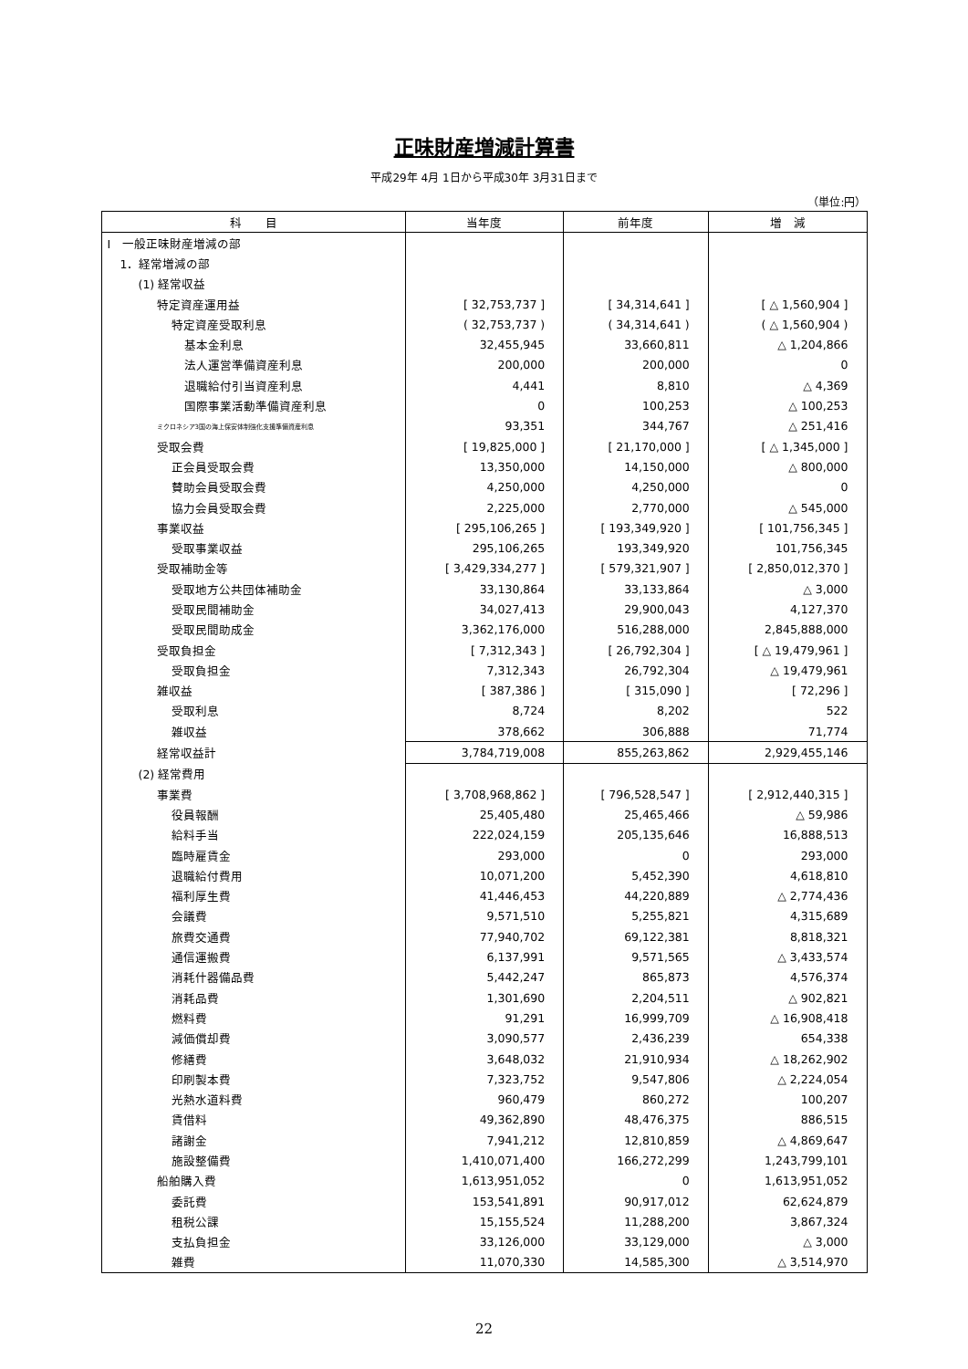正味財産増減計算書
平成29年 4月 1日から平成30年 3月31日まで
（単位:円）
| 科 目 | 当年度 | 前年度 | 増 減 |
| --- | --- | --- | --- |
| Ⅰ 一般正味財産増減の部 | | | |
| 1．経常増減の部 | | | |
| (1) 経常収益 | | | |
| 特定資産運用益 | [ 32,753,737 ] | [ 34,314,641 ] | [ △ 1,560,904 ] |
| 特定資産受取利息 | ( 32,753,737 ) | ( 34,314,641 ) | ( △ 1,560,904 ) |
| 基本金利息 | 32,455,945 | 33,660,811 | △ 1,204,866 |
| 法人運営準備資産利息 | 200,000 | 200,000 | 0 |
| 退職給付引当資産利息 | 4,441 | 8,810 | △ 4,369 |
| 国際事業活動準備資産利息 | 0 | 100,253 | △ 100,253 |
| ミクロネシア3国の海上保安体制強化支援準備資産利息 | 93,351 | 344,767 | △ 251,416 |
| 受取会費 | [ 19,825,000 ] | [ 21,170,000 ] | [ △ 1,345,000 ] |
| 正会員受取会費 | 13,350,000 | 14,150,000 | △ 800,000 |
| 賛助会員受取会費 | 4,250,000 | 4,250,000 | 0 |
| 協力会員受取会費 | 2,225,000 | 2,770,000 | △ 545,000 |
| 事業収益 | [ 295,106,265 ] | [ 193,349,920 ] | [ 101,756,345 ] |
| 受取事業収益 | 295,106,265 | 193,349,920 | 101,756,345 |
| 受取補助金等 | [ 3,429,334,277 ] | [ 579,321,907 ] | [ 2,850,012,370 ] |
| 受取地方公共団体補助金 | 33,130,864 | 33,133,864 | △ 3,000 |
| 受取民間補助金 | 34,027,413 | 29,900,043 | 4,127,370 |
| 受取民間助成金 | 3,362,176,000 | 516,288,000 | 2,845,888,000 |
| 受取負担金 | [ 7,312,343 ] | [ 26,792,304 ] | [ △ 19,479,961 ] |
| 受取負担金 | 7,312,343 | 26,792,304 | △ 19,479,961 |
| 雑収益 | [ 387,386 ] | [ 315,090 ] | [ 72,296 ] |
| 受取利息 | 8,724 | 8,202 | 522 |
| 雑収益 | 378,662 | 306,888 | 71,774 |
| 経常収益計 | 3,784,719,008 | 855,263,862 | 2,929,455,146 |
| (2) 経常費用 | | | |
| 事業費 | [ 3,708,968,862 ] | [ 796,528,547 ] | [ 2,912,440,315 ] |
| 役員報酬 | 25,405,480 | 25,465,466 | △ 59,986 |
| 給料手当 | 222,024,159 | 205,135,646 | 16,888,513 |
| 臨時雇賃金 | 293,000 | 0 | 293,000 |
| 退職給付費用 | 10,071,200 | 5,452,390 | 4,618,810 |
| 福利厚生費 | 41,446,453 | 44,220,889 | △ 2,774,436 |
| 会議費 | 9,571,510 | 5,255,821 | 4,315,689 |
| 旅費交通費 | 77,940,702 | 69,122,381 | 8,818,321 |
| 通信運搬費 | 6,137,991 | 9,571,565 | △ 3,433,574 |
| 消耗什器備品費 | 5,442,247 | 865,873 | 4,576,374 |
| 消耗品費 | 1,301,690 | 2,204,511 | △ 902,821 |
| 燃料費 | 91,291 | 16,999,709 | △ 16,908,418 |
| 減価償却費 | 3,090,577 | 2,436,239 | 654,338 |
| 修繕費 | 3,648,032 | 21,910,934 | △ 18,262,902 |
| 印刷製本費 | 7,323,752 | 9,547,806 | △ 2,224,054 |
| 光熱水道料費 | 960,479 | 860,272 | 100,207 |
| 賃借料 | 49,362,890 | 48,476,375 | 886,515 |
| 諸謝金 | 7,941,212 | 12,810,859 | △ 4,869,647 |
| 施設整備費 | 1,410,071,400 | 166,272,299 | 1,243,799,101 |
| 船舶購入費 | 1,613,951,052 | 0 | 1,613,951,052 |
| 委託費 | 153,541,891 | 90,917,012 | 62,624,879 |
| 租税公課 | 15,155,524 | 11,288,200 | 3,867,324 |
| 支払負担金 | 33,126,000 | 33,129,000 | △ 3,000 |
| 雑費 | 11,070,330 | 14,585,300 | △ 3,514,970 |
22